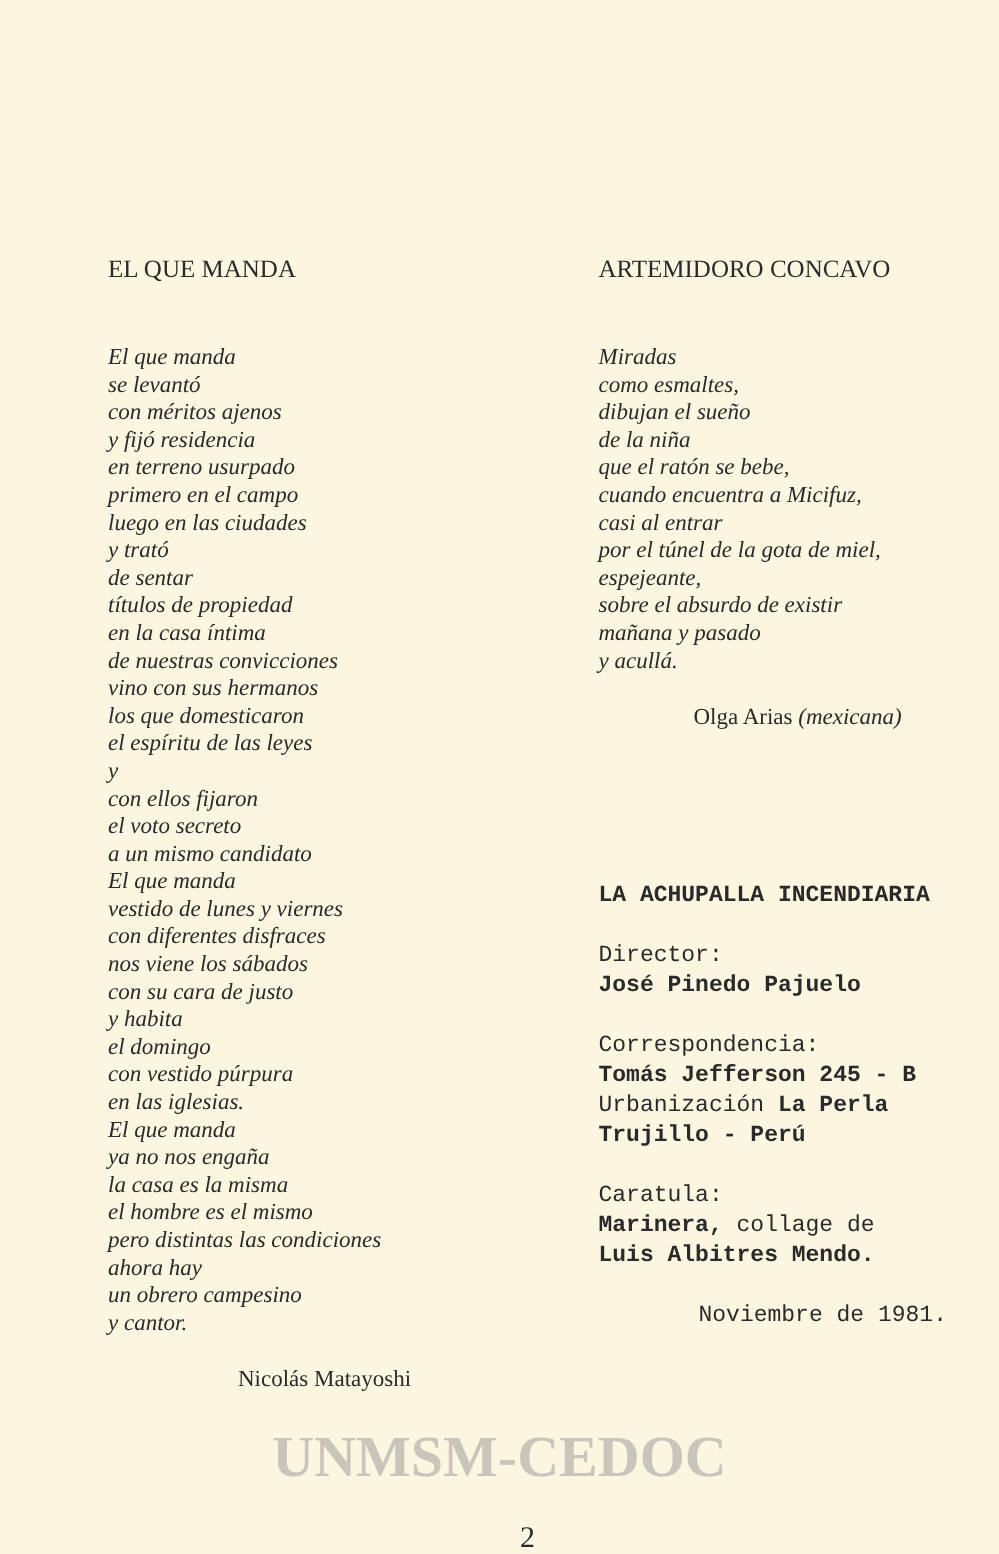EL QUE MANDA
El que manda
se levantó
con méritos ajenos
y fijó residencia
en terreno usurpado
primero en el campo
luego en las ciudades
y trató
de sentar
títulos de propiedad
en la casa íntima
de nuestras convicciones
vino con sus hermanos
los que domesticaron
el espíritu de las leyes
y
con ellos fijaron
el voto secreto
a un mismo candidato
El que manda
vestido de lunes y viernes
con diferentes disfraces
nos viene los sábados
con su cara de justo
y habita
el domingo
con vestido púrpura
en las iglesias.
El que manda
ya no nos engaña
la casa es la misma
el hombre es el mismo
pero distintas las condiciones
ahora hay
un obrero campesino
y cantor.
Nicolás Matayoshi
ARTEMIDORO CONCAVO
Miradas
como esmaltes,
dibujan el sueño
de la niña
que el ratón se bebe,
cuando encuentra a Micifuz,
casi al entrar
por el túnel de la gota de miel,
espejeante,
sobre el absurdo de existir
mañana y pasado
y acullá.
Olga Arias (mexicana)
LA ACHUPALLA INCENDIARIA
Director:
José Pinedo Pajuelo
Correspondencia:
Tomás Jefferson 245 - B
Urbanización La Perla
Trujillo - Perú
Caratula:
Marinera, collage de
Luis Albitres Mendo.
Noviembre de 1981.
2
UNMSM-CEDOC